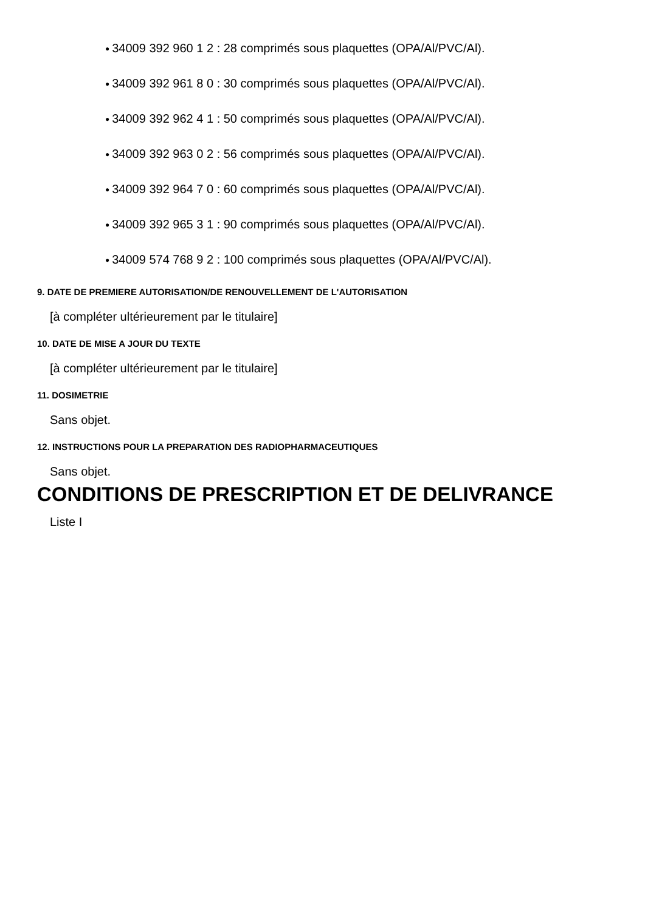● 34009 392 960 1 2 : 28 comprimés sous plaquettes (OPA/Al/PVC/Al).
● 34009 392 961 8 0 : 30 comprimés sous plaquettes (OPA/Al/PVC/Al).
● 34009 392 962 4 1 : 50 comprimés sous plaquettes (OPA/Al/PVC/Al).
● 34009 392 963 0 2 : 56 comprimés sous plaquettes (OPA/Al/PVC/Al).
● 34009 392 964 7 0 : 60 comprimés sous plaquettes (OPA/Al/PVC/Al).
● 34009 392 965 3 1 : 90 comprimés sous plaquettes (OPA/Al/PVC/Al).
● 34009 574 768 9 2 : 100 comprimés sous plaquettes (OPA/Al/PVC/Al).
9. DATE DE PREMIERE AUTORISATION/DE RENOUVELLEMENT DE L'AUTORISATION
[à compléter ultérieurement par le titulaire]
10. DATE DE MISE A JOUR DU TEXTE
[à compléter ultérieurement par le titulaire]
11. DOSIMETRIE
Sans objet.
12. INSTRUCTIONS POUR LA PREPARATION DES RADIOPHARMACEUTIQUES
Sans objet.
CONDITIONS DE PRESCRIPTION ET DE DELIVRANCE
Liste I